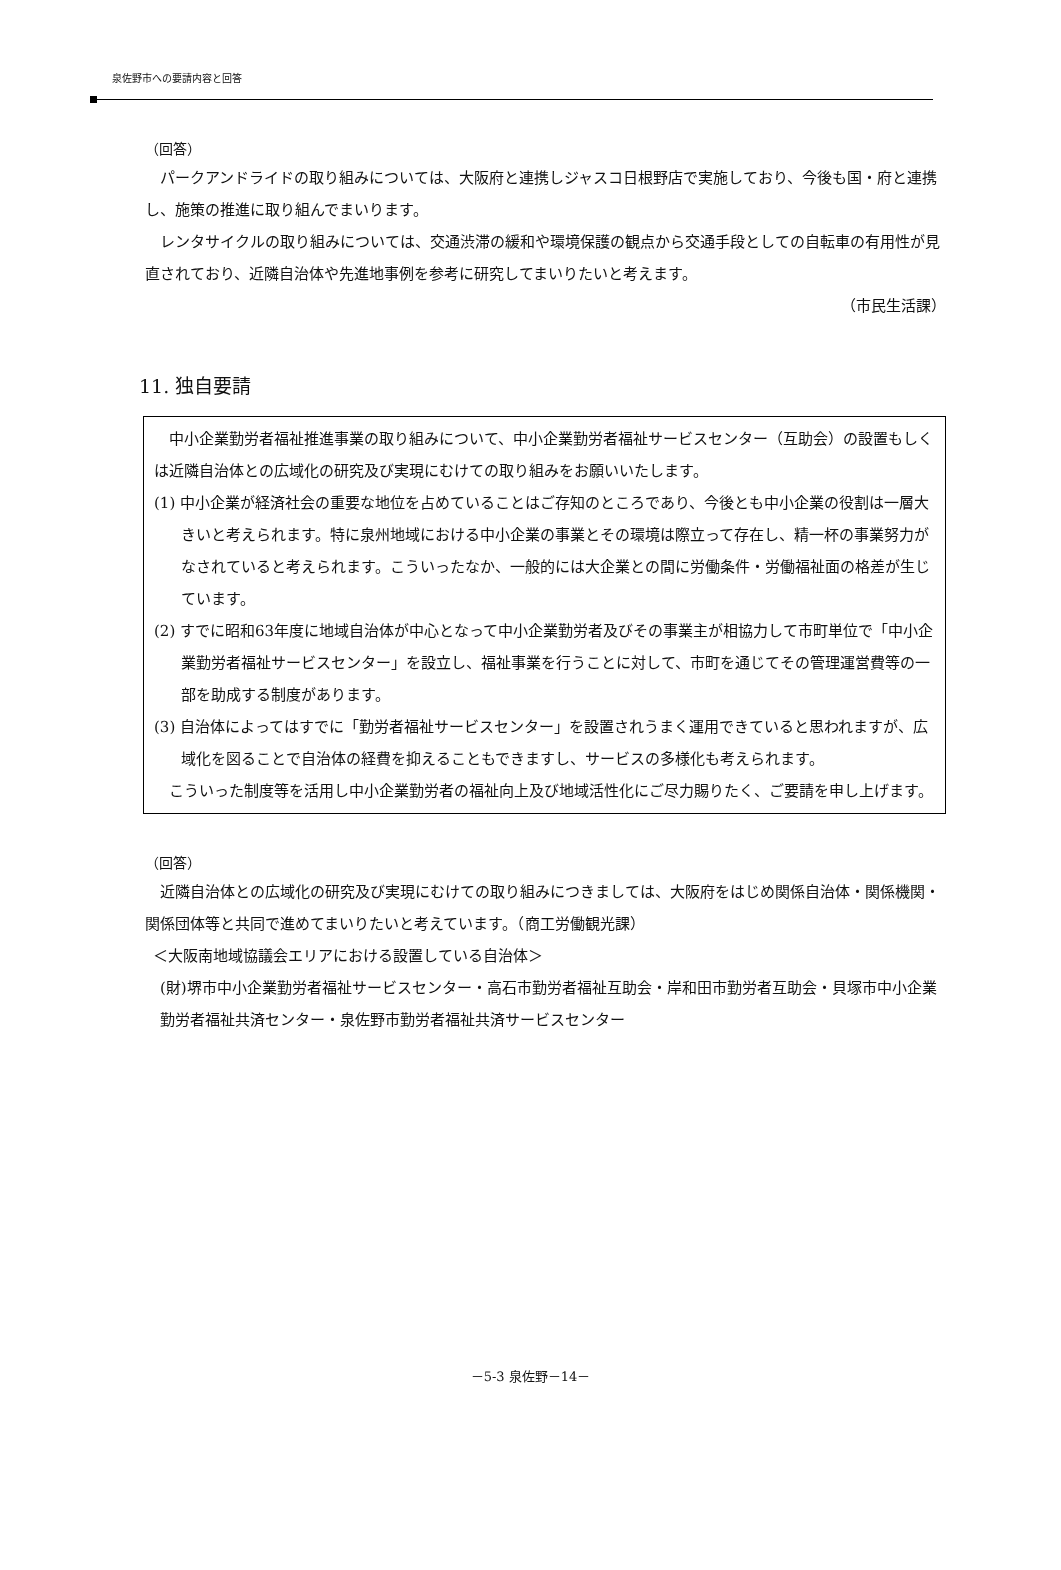泉佐野市への要請内容と回答
（回答）
パークアンドライドの取り組みについては、大阪府と連携しジャスコ日根野店で実施しており、今後も国・府と連携し、施策の推進に取り組んでまいります。
レンタサイクルの取り組みについては、交通渋滞の緩和や環境保護の観点から交通手段としての自転車の有用性が見直されており、近隣自治体や先進地事例を参考に研究してまいりたいと考えます。
（市民生活課）
11. 独自要請
中小企業勤労者福祉推進事業の取り組みについて、中小企業勤労者福祉サービスセンター（互助会）の設置もしくは近隣自治体との広域化の研究及び実現にむけての取り組みをお願いいたします。
(1) 中小企業が経済社会の重要な地位を占めていることはご存知のところであり、今後とも中小企業の役割は一層大きいと考えられます。特に泉州地域における中小企業の事業とその環境は際立って存在し、精一杯の事業努力がなされていると考えられます。こういったなか、一般的には大企業との間に労働条件・労働福祉面の格差が生じています。
(2) すでに昭和63年度に地域自治体が中心となって中小企業勤労者及びその事業主が相協力して市町単位で「中小企業勤労者福祉サービスセンター」を設立し、福祉事業を行うことに対して、市町を通じてその管理運営費等の一部を助成する制度があります。
(3) 自治体によってはすでに「勤労者福祉サービスセンター」を設置されうまく運用できていると思われますが、広域化を図ることで自治体の経費を抑えることもできますし、サービスの多様化も考えられます。
こういった制度等を活用し中小企業勤労者の福祉向上及び地域活性化にご尽力賜りたく、ご要請を申し上げます。
（回答）
近隣自治体との広域化の研究及び実現にむけての取り組みにつきましては、大阪府をはじめ関係自治体・関係機関・関係団体等と共同で進めてまいりたいと考えています。（商工労働観光課）
＜大阪南地域協議会エリアにおける設置している自治体＞
(財)堺市中小企業勤労者福祉サービスセンター・高石市勤労者福祉互助会・岸和田市勤労者互助会・貝塚市中小企業勤労者福祉共済センター・泉佐野市勤労者福祉共済サービスセンター
－5-3 泉佐野－14－